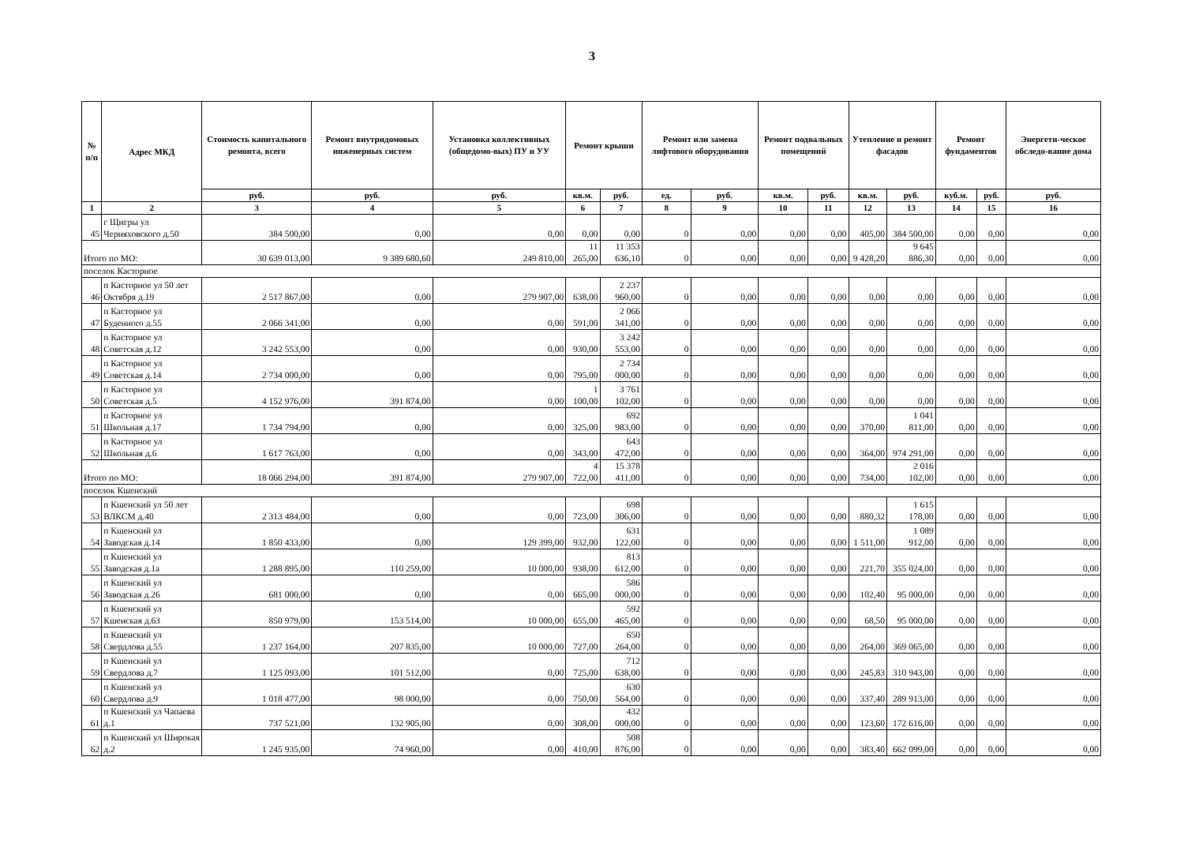3
| № п/п | Адрес МКД | Стоимость капитального ремонта, всего | Ремонт внутридомовых инженерных систем | Установка коллективных (общедомо-вых) ПУ и УУ | Ремонт крыши | | Ремонт или замена лифтового оборудования | | Ремонт подвальных помещений | | Утепление и ремонт фасадов | | Ремонт фундаментов | | Энергети-ческое обследо-вание дома |
| --- | --- | --- | --- | --- | --- | --- | --- | --- | --- | --- | --- | --- | --- | --- | --- |
| | | руб. | руб. | руб. | кв.м. | руб. | ед. | руб. | кв.м. | руб. | кв.м. | руб. | куб.м. | руб. | руб. |
| 1 | 2 | 3 | 4 | 5 | 6 | 7 | 8 | 9 | 10 | 11 | 12 | 13 | 14 | 15 | 16 |
| 45 | г Щигры ул Черняховского д.50 | 384 500,00 | 0,00 | 0,00 | 0,00 | 0,00 | 0 | 0,00 | 0,00 | 0,00 | 405,00 | 384 500,00 | 0,00 | 0,00 | 0,00 |
| Итого по МО: | | 30 639 013,00 | 9 389 680,60 | 249 810,00 | 11 265,00 | 11 353 636,10 | 0 | 0,00 | 0,00 | 0,00 | 9 428,20 | 9 645 886,30 | 0,00 | 0,00 | 0,00 |
| поселок Касторное | | | | | | | | | | | | | | | |
| 46 | п Касторное ул 50 лет Октября д.19 | 2 517 867,00 | 0,00 | 279 907,00 | 638,00 | 2 237 960,00 | 0 | 0,00 | 0,00 | 0,00 | 0,00 | 0,00 | 0,00 | 0,00 | 0,00 |
| 47 | п Касторное ул Буденного д.55 | 2 066 341,00 | 0,00 | 0,00 | 591,00 | 2 066 341,00 | 0 | 0,00 | 0,00 | 0,00 | 0,00 | 0,00 | 0,00 | 0,00 | 0,00 |
| 48 | п Касторное ул Советская д.12 | 3 242 553,00 | 0,00 | 0,00 | 930,00 | 3 242 553,00 | 0 | 0,00 | 0,00 | 0,00 | 0,00 | 0,00 | 0,00 | 0,00 | 0,00 |
| 49 | п Касторное ул Советская д.14 | 2 734 000,00 | 0,00 | 0,00 | 795,00 | 2 734 000,00 | 0 | 0,00 | 0,00 | 0,00 | 0,00 | 0,00 | 0,00 | 0,00 | 0,00 |
| 50 | п Касторное ул Советская д.5 | 4 152 976,00 | 391 874,00 | 0,00 | 1 100,00 | 3 761 102,00 | 0 | 0,00 | 0,00 | 0,00 | 0,00 | 0,00 | 0,00 | 0,00 | 0,00 |
| 51 | п Касторное ул Школьная д.17 | 1 734 794,00 | 0,00 | 0,00 | 325,00 | 692 983,00 | 0 | 0,00 | 0,00 | 0,00 | 370,00 | 1 041 811,00 | 0,00 | 0,00 | 0,00 |
| 52 | п Касторное ул Школьная д.6 | 1 617 763,00 | 0,00 | 0,00 | 343,00 | 643 472,00 | 0 | 0,00 | 0,00 | 0,00 | 364,00 | 974 291,00 | 0,00 | 0,00 | 0,00 |
| Итого по МО: | | 18 066 294,00 | 391 874,00 | 279 907,00 | 4 722,00 | 15 378 411,00 | 0 | 0,00 | 0,00 | 0,00 | 734,00 | 2 016 102,00 | 0,00 | 0,00 | 0,00 |
| поселок Кшенский | | | | | | | | | | | | | | | |
| 53 | п Кшенский ул 50 лет ВЛКСМ д.40 | 2 313 484,00 | 0,00 | 0,00 | 723,00 | 698 306,00 | 0 | 0,00 | 0,00 | 0,00 | 880,32 | 1 615 178,00 | 0,00 | 0,00 | 0,00 |
| 54 | п Кшенский ул Заводская д.14 | 1 850 433,00 | 0,00 | 129 399,00 | 932,00 | 631 122,00 | 0 | 0,00 | 0,00 | 0,00 | 1 511,00 | 1 089 912,00 | 0,00 | 0,00 | 0,00 |
| 55 | п Кшенский ул Заводская д.1а | 1 288 895,00 | 110 259,00 | 10 000,00 | 938,00 | 813 612,00 | 0 | 0,00 | 0,00 | 0,00 | 221,70 | 355 024,00 | 0,00 | 0,00 | 0,00 |
| 56 | п Кшенский ул Заводская д.26 | 681 000,00 | 0,00 | 0,00 | 665,00 | 586 000,00 | 0 | 0,00 | 0,00 | 0,00 | 102,40 | 95 000,00 | 0,00 | 0,00 | 0,00 |
| 57 | п Кшенский ул Кшенская д.63 | 850 979,00 | 153 514,00 | 10 000,00 | 655,00 | 592 465,00 | 0 | 0,00 | 0,00 | 0,00 | 68,50 | 95 000,00 | 0,00 | 0,00 | 0,00 |
| 58 | п Кшенский ул Свердлова д.55 | 1 237 164,00 | 207 835,00 | 10 000,00 | 727,00 | 650 264,00 | 0 | 0,00 | 0,00 | 0,00 | 264,00 | 369 065,00 | 0,00 | 0,00 | 0,00 |
| 59 | п Кшенский ул Свердлова д.7 | 1 125 093,00 | 101 512,00 | 0,00 | 725,00 | 712 638,00 | 0 | 0,00 | 0,00 | 0,00 | 245,83 | 310 943,00 | 0,00 | 0,00 | 0,00 |
| 60 | п Кшенский ул Свердлова д.9 | 1 018 477,00 | 98 000,00 | 0,00 | 750,00 | 630 564,00 | 0 | 0,00 | 0,00 | 0,00 | 337,40 | 289 913,00 | 0,00 | 0,00 | 0,00 |
| 61 | п Кшенский ул Чапаева д.1 | 737 521,00 | 132 905,00 | 0,00 | 308,00 | 432 000,00 | 0 | 0,00 | 0,00 | 0,00 | 123,60 | 172 616,00 | 0,00 | 0,00 | 0,00 |
| 62 | п Кшенский ул Широкая д.2 | 1 245 935,00 | 74 960,00 | 0,00 | 410,00 | 508 876,00 | 0 | 0,00 | 0,00 | 0,00 | 383,40 | 662 099,00 | 0,00 | 0,00 | 0,00 |